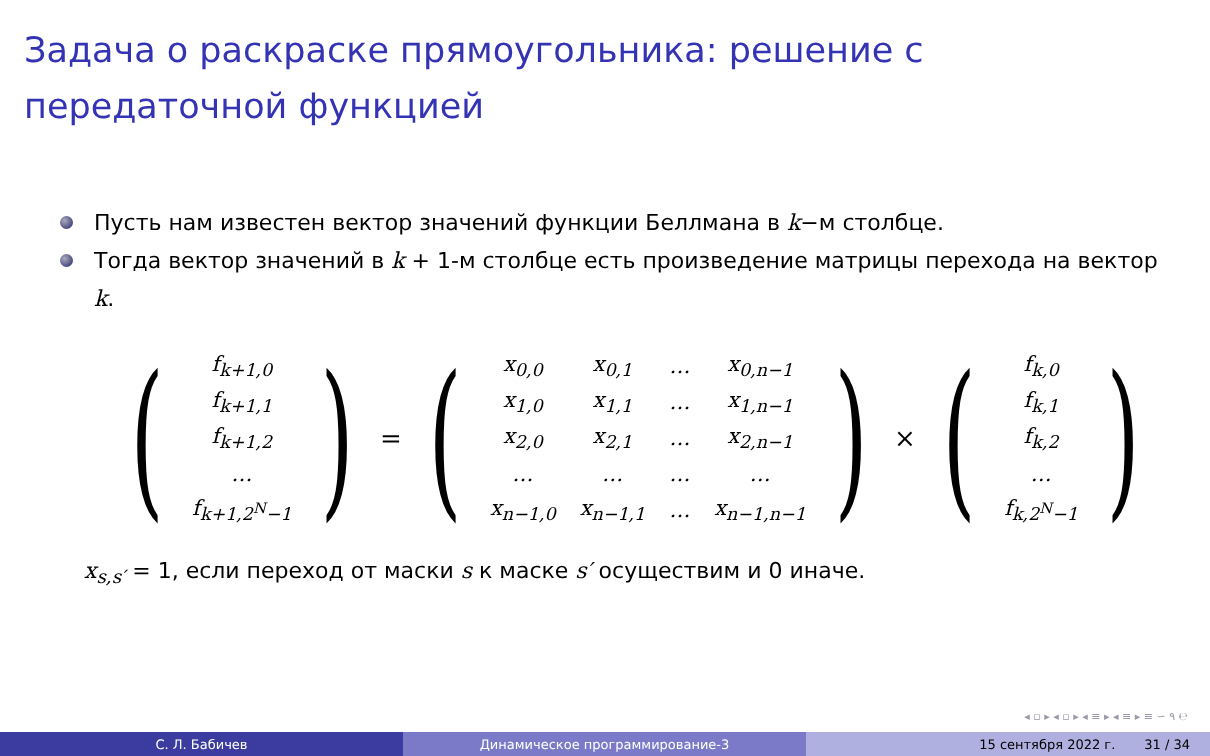Задача о раскраске прямоугольника: решение с передаточной функцией
Пусть нам известен вектор значений функции Беллмана в k−м столбце.
Тогда вектор значений в k + 1-м столбце есть произведение матрицы перехода на вектор k.
(
| f<sub>k+1,0</sub> |
| f<sub>k+1,1</sub> |
| f<sub>k+1,2</sub> |
| … |
| f<sub>k+1,2<sup>N</sup>−1</sub> |
)
=
(
| x<sub>0,0</sub> | x<sub>0,1</sub> | … | x<sub>0,n−1</sub> |
| x<sub>1,0</sub> | x<sub>1,1</sub> | … | x<sub>1,n−1</sub> |
| x<sub>2,0</sub> | x<sub>2,1</sub> | … | x<sub>2,n−1</sub> |
| … | … | … | … |
| x<sub>n−1,0</sub> | x<sub>n−1,1</sub> | … | x<sub>n−1,n−1</sub> |
)
×
(
| f<sub>k,0</sub> |
| f<sub>k,1</sub> |
| f<sub>k,2</sub> |
| … |
| f<sub>k,2<sup>N</sup>−1</sub> |
)
x<sub>s,s′</sub> = 1, если переход от маски s к маске s′ осуществим и 0 иначе.
◂ ▫ ▸ ◂ ▫ ▸ ◂ ≡ ▸ ◂ ≡ ▸ ≡ ∽ ۹ ℮
С. Л. Бабичев Динамическое программирование-3 15 сентября 2022 г. 31 / 34